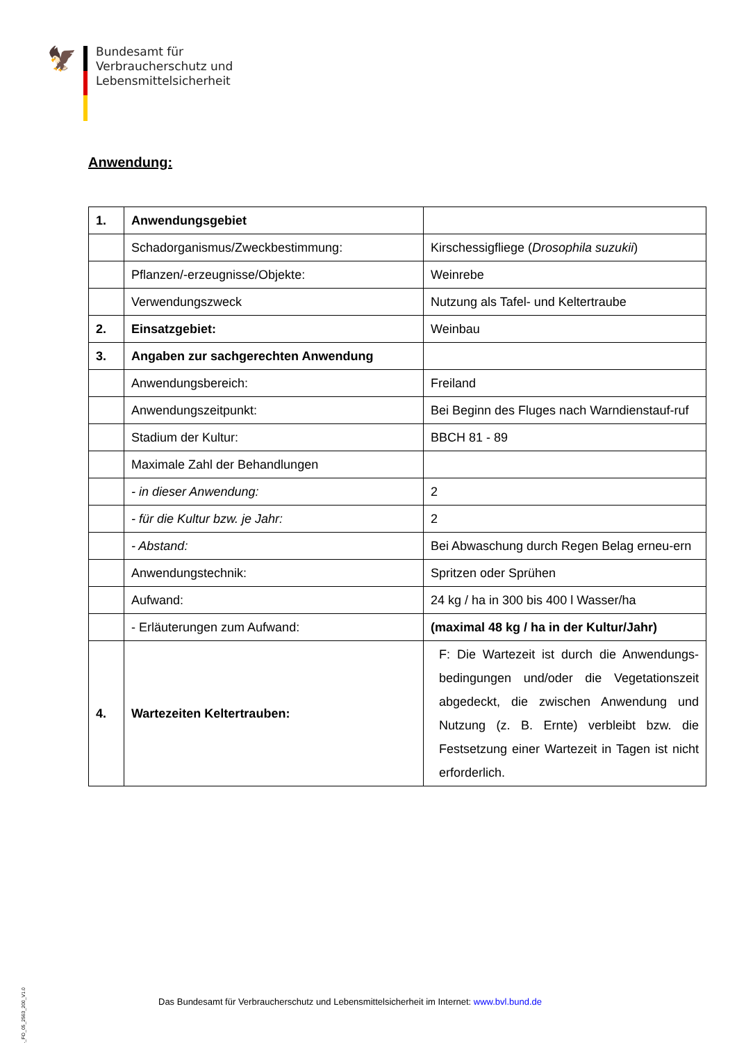🦅
Bundesamt für
Verbraucherschutz und
Lebensmittelsicherheit
Anwendung:
| 1. | Anwendungsgebiet | |
| | Schadorganismus/Zweckbestimmung: | Kirschessigfliege ( Drosophila suzukii ) |
| | Pflanzen/-erzeugnisse/Objekte: | Weinrebe |
| | Verwendungszweck | Nutzung als Tafel- und Keltertraube |
| 2. | Einsatzgebiet: | Weinbau |
| 3. | Angaben zur sachgerechten Anwendung | |
| | Anwendungsbereich: | Freiland |
| | Anwendungszeitpunkt: | Bei Beginn des Fluges nach Warndienstauf-ruf |
| | Stadium der Kultur: | BBCH 81 - 89 |
| | Maximale Zahl der Behandlungen | |
| | - in dieser Anwendung: | 2 |
| | - für die Kultur bzw. je Jahr: | 2 |
| | - Abstand: | Bei Abwaschung durch Regen Belag erneu-ern |
| | Anwendungstechnik: | Spritzen oder Sprühen |
| | Aufwand: | 24 kg / ha in 300 bis 400 l Wasser/ha |
| | - Erläuterungen zum Aufwand: | (maximal 48 kg / ha in der Kultur/Jahr) |
| 4. | Wartezeiten Keltertrauben: | F: Die Wartezeit ist durch die Anwendungs-bedingungen und/oder die Vegetationszeit abgedeckt, die zwischen Anwendung und Nutzung (z. B. Ernte) verbleibt bzw. die Festsetzung einer Wartezeit in Tagen ist nicht erforderlich. |
BVL_FO_05_2563_200_V1.0
Das Bundesamt für Verbraucherschutz und Lebensmittelsicherheit im Internet: www.bvl.bund.de